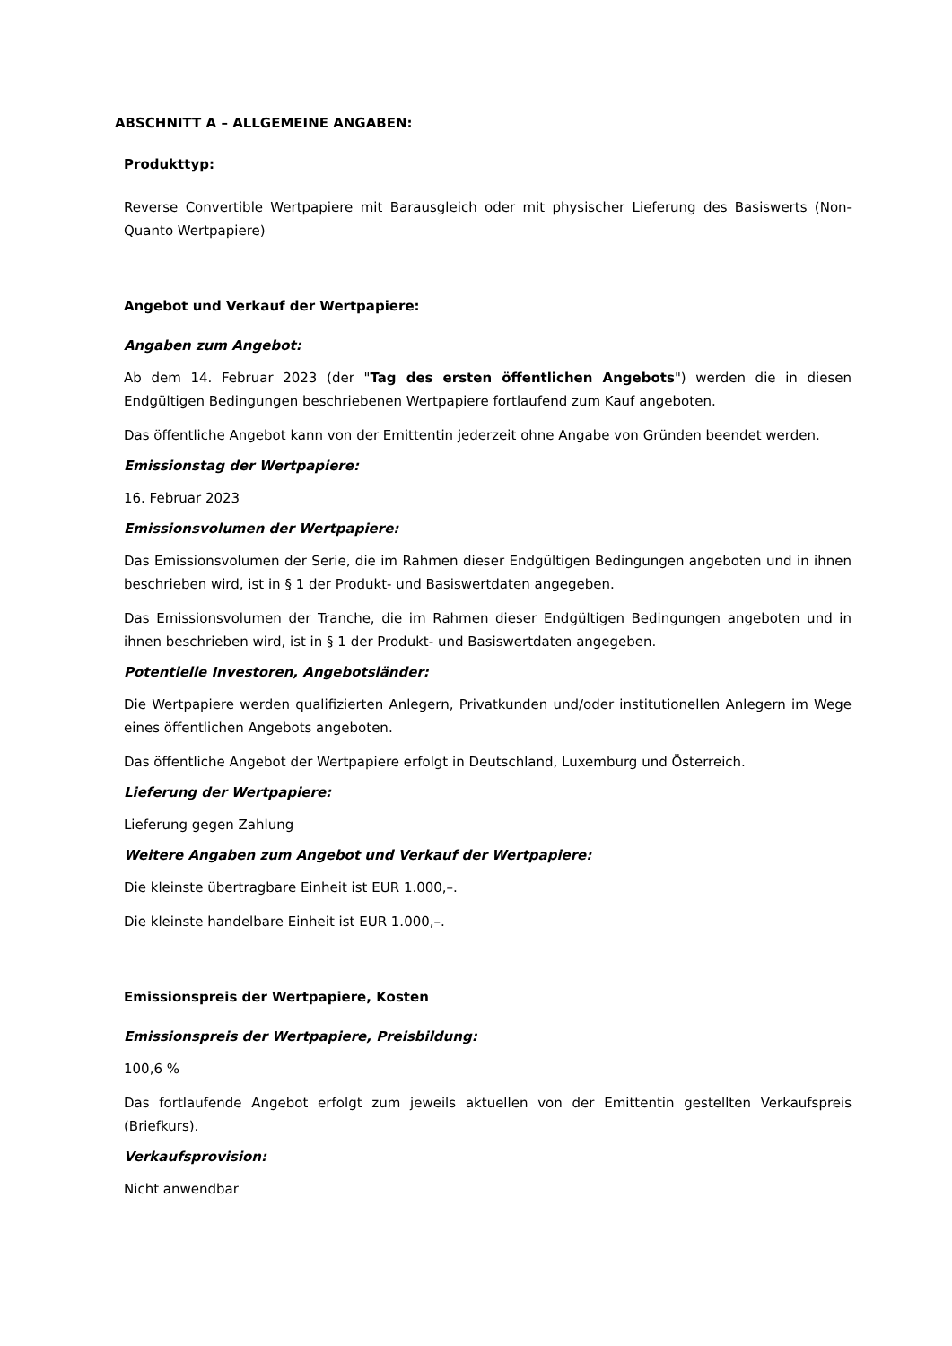ABSCHNITT A – ALLGEMEINE ANGABEN:
Produkttyp:
Reverse Convertible Wertpapiere mit Barausgleich oder mit physischer Lieferung des Basiswerts (Non-Quanto Wertpapiere)
Angebot und Verkauf der Wertpapiere:
Angaben zum Angebot:
Ab dem 14. Februar 2023 (der "Tag des ersten öffentlichen Angebots") werden die in diesen Endgültigen Bedingungen beschriebenen Wertpapiere fortlaufend zum Kauf angeboten.
Das öffentliche Angebot kann von der Emittentin jederzeit ohne Angabe von Gründen beendet werden.
Emissionstag der Wertpapiere:
16. Februar 2023
Emissionsvolumen der Wertpapiere:
Das Emissionsvolumen der Serie, die im Rahmen dieser Endgültigen Bedingungen angeboten und in ihnen beschrieben wird, ist in § 1 der Produkt- und Basiswertdaten angegeben.
Das Emissionsvolumen der Tranche, die im Rahmen dieser Endgültigen Bedingungen angeboten und in ihnen beschrieben wird, ist in § 1 der Produkt- und Basiswertdaten angegeben.
Potentielle Investoren, Angebotsländer:
Die Wertpapiere werden qualifizierten Anlegern, Privatkunden und/oder institutionellen Anlegern im Wege eines öffentlichen Angebots angeboten.
Das öffentliche Angebot der Wertpapiere erfolgt in Deutschland, Luxemburg und Österreich.
Lieferung der Wertpapiere:
Lieferung gegen Zahlung
Weitere Angaben zum Angebot und Verkauf der Wertpapiere:
Die kleinste übertragbare Einheit ist EUR 1.000,–.
Die kleinste handelbare Einheit ist EUR 1.000,–.
Emissionspreis der Wertpapiere, Kosten
Emissionspreis der Wertpapiere, Preisbildung:
100,6 %
Das fortlaufende Angebot erfolgt zum jeweils aktuellen von der Emittentin gestellten Verkaufspreis (Briefkurs).
Verkaufsprovision:
Nicht anwendbar